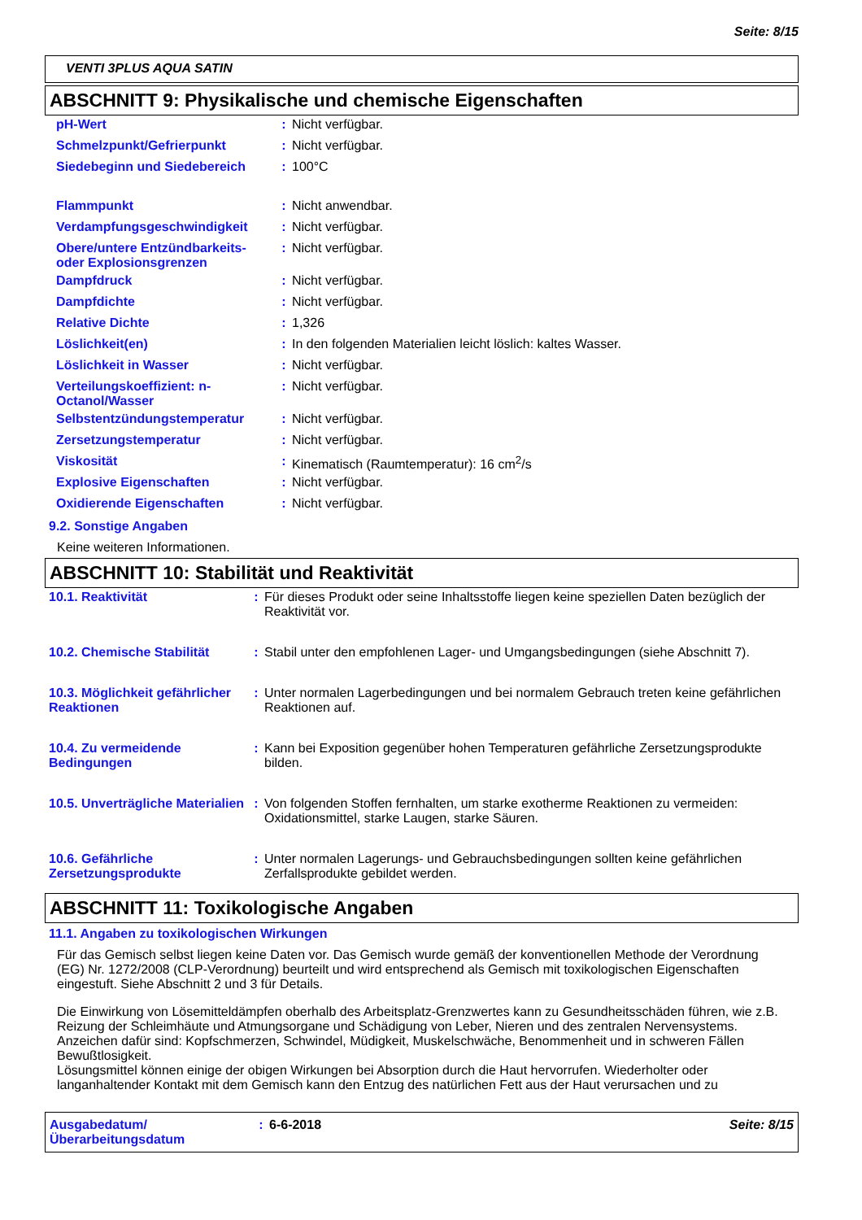Seite: 8/15
VENTI 3PLUS AQUA SATIN
ABSCHNITT 9: Physikalische und chemische Eigenschaften
| pH-Wert | : | Nicht verfügbar. |
| Schmelzpunkt/Gefrierpunkt | : | Nicht verfügbar. |
| Siedebeginn und Siedebereich | : | 100°C |
| Flammpunkt | : | Nicht anwendbar. |
| Verdampfungsgeschwindigkeit | : | Nicht verfügbar. |
| Obere/untere Entzündbarkeits- oder Explosionsgrenzen | : | Nicht verfügbar. |
| Dampfdruck | : | Nicht verfügbar. |
| Dampfdichte | : | Nicht verfügbar. |
| Relative Dichte | : | 1,326 |
| Löslichkeit(en) | : | In den folgenden Materialien leicht löslich: kaltes Wasser. |
| Löslichkeit in Wasser | : | Nicht verfügbar. |
| Verteilungskoeffizient: n-Octanol/Wasser | : | Nicht verfügbar. |
| Selbstentzündungstemperatur | : | Nicht verfügbar. |
| Zersetzungstemperatur | : | Nicht verfügbar. |
| Viskosität | : | Kinematisch (Raumtemperatur): 16 cm<sup>2</sup>/s |
| Explosive Eigenschaften | : | Nicht verfügbar. |
| Oxidierende Eigenschaften | : | Nicht verfügbar. |
9.2. Sonstige Angaben
Keine weiteren Informationen.
ABSCHNITT 10: Stabilität und Reaktivität
| 10.1. Reaktivität | : | Für dieses Produkt oder seine Inhaltsstoffe liegen keine speziellen Daten bezüglich der Reaktivität vor. |
| 10.2. Chemische Stabilität | : | Stabil unter den empfohlenen Lager- und Umgangsbedingungen (siehe Abschnitt 7). |
| 10.3. Möglichkeit gefährlicher Reaktionen | : | Unter normalen Lagerbedingungen und bei normalem Gebrauch treten keine gefährlichen Reaktionen auf. |
| 10.4. Zu vermeidende Bedingungen | : | Kann bei Exposition gegenüber hohen Temperaturen gefährliche Zersetzungsprodukte bilden. |
| 10.5. Unverträgliche Materialien | : | Von folgenden Stoffen fernhalten, um starke exotherme Reaktionen zu vermeiden: Oxidationsmittel, starke Laugen, starke Säuren. |
| 10.6. Gefährliche Zersetzungsprodukte | : | Unter normalen Lagerungs- und Gebrauchsbedingungen sollten keine gefährlichen Zerfallsprodukte gebildet werden. |
ABSCHNITT 11: Toxikologische Angaben
11.1. Angaben zu toxikologischen Wirkungen
Für das Gemisch selbst liegen keine Daten vor. Das Gemisch wurde gemäß der konventionellen Methode der Verordnung (EG) Nr. 1272/2008 (CLP-Verordnung) beurteilt und wird entsprechend als Gemisch mit toxikologischen Eigenschaften eingestuft. Siehe Abschnitt 2 und 3 für Details.
Die Einwirkung von Lösemitteldämpfen oberhalb des Arbeitsplatz-Grenzwertes kann zu Gesundheitsschäden führen, wie z.B. Reizung der Schleimhäute und Atmungsorgane und Schädigung von Leber, Nieren und des zentralen Nervensystems. Anzeichen dafür sind: Kopfschmerzen, Schwindel, Müdigkeit, Muskelschwäche, Benommenheit und in schweren Fällen Bewußtlosigkeit.
Lösungsmittel können einige der obigen Wirkungen bei Absorption durch die Haut hervorrufen. Wiederholter oder langanhaltender Kontakt mit dem Gemisch kann den Entzug des natürlichen Fett aus der Haut verursachen und zu
| Ausgabedatum/ Überarbeitungsdatum | : | 6-6-2018 | Seite: 8/15 |